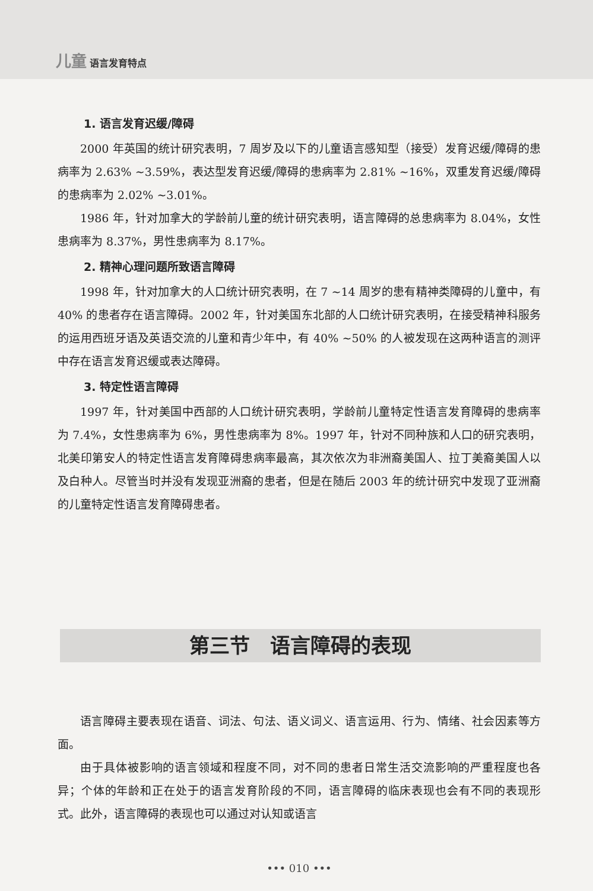儿童 语言发育特点
1. 语言发育迟缓/障碍
2000 年英国的统计研究表明，7 周岁及以下的儿童语言感知型（接受）发育迟缓/障碍的患病率为 2.63% ~3.59%，表达型发育迟缓/障碍的患病率为 2.81% ~16%，双重发育迟缓/障碍的患病率为 2.02% ~3.01%。
1986 年，针对加拿大的学龄前儿童的统计研究表明，语言障碍的总患病率为 8.04%，女性患病率为 8.37%，男性患病率为 8.17%。
2. 精神心理问题所致语言障碍
1998 年，针对加拿大的人口统计研究表明，在 7 ~14 周岁的患有精神类障碍的儿童中，有 40% 的患者存在语言障碍。2002 年，针对美国东北部的人口统计研究表明，在接受精神科服务的运用西班牙语及英语交流的儿童和青少年中，有 40% ~50% 的人被发现在这两种语言的测评中存在语言发育迟缓或表达障碍。
3. 特定性语言障碍
1997 年，针对美国中西部的人口统计研究表明，学龄前儿童特定性语言发育障碍的患病率为 7.4%，女性患病率为 6%，男性患病率为 8%。1997 年，针对不同种族和人口的研究表明，北美印第安人的特定性语言发育障碍患病率最高，其次依次为非洲裔美国人、拉丁美裔美国人以及白种人。尽管当时并没有发现亚洲裔的患者，但是在随后 2003 年的统计研究中发现了亚洲裔的儿童特定性语言发育障碍患者。
第三节　语言障碍的表现
语言障碍主要表现在语音、词法、句法、语义词义、语言运用、行为、情绪、社会因素等方面。
由于具体被影响的语言领域和程度不同，对不同的患者日常生活交流影响的严重程度也各异；个体的年龄和正在处于的语言发育阶段的不同，语言障碍的临床表现也会有不同的表现形式。此外，语言障碍的表现也可以通过对认知或语言
••• 010 •••